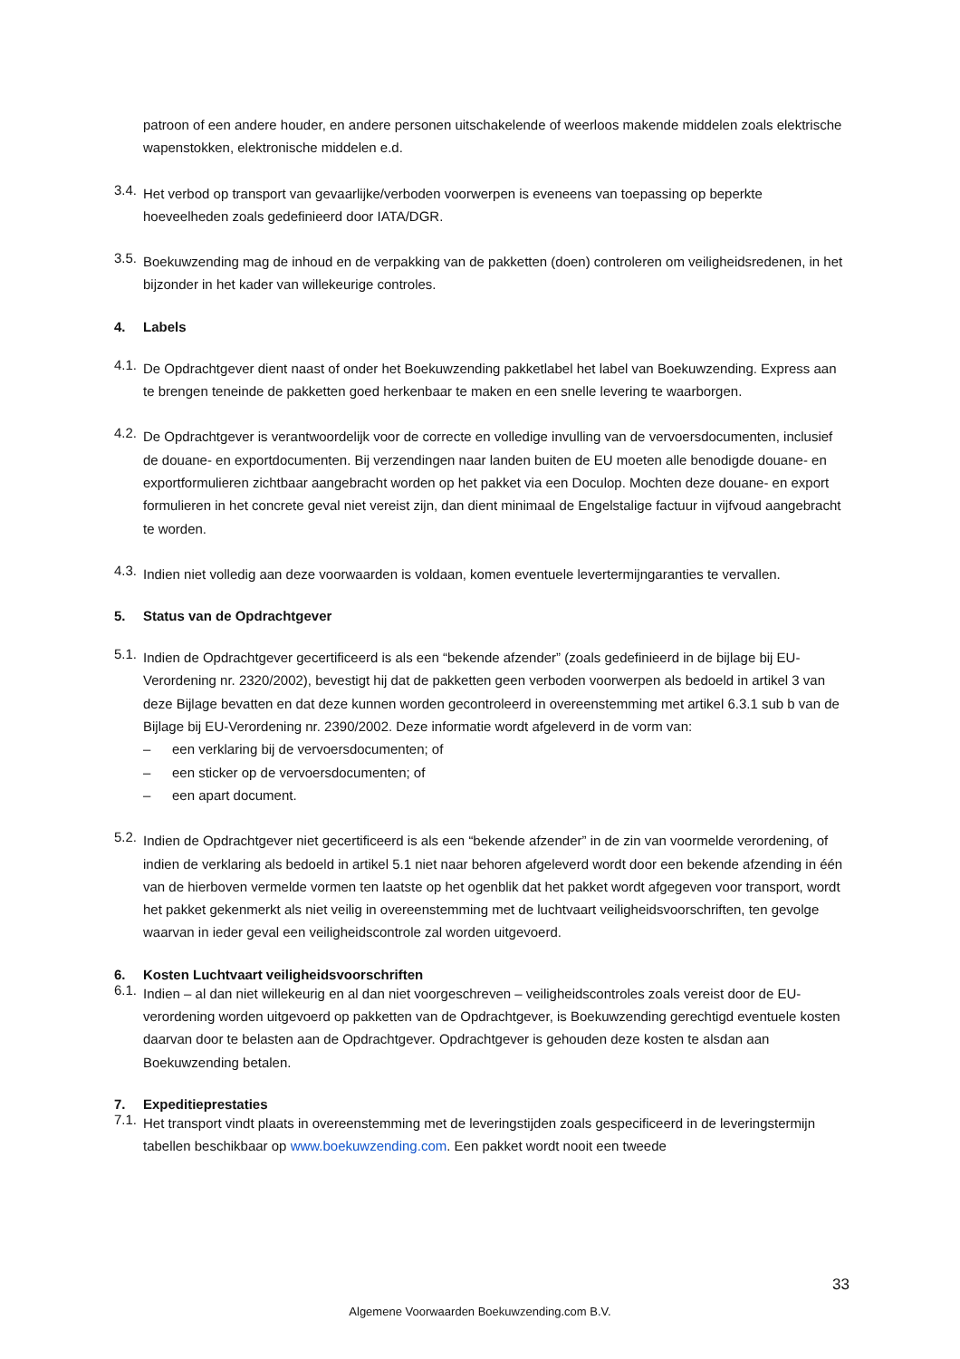patroon of een andere houder, en andere personen uitschakelende of weerloos makende middelen zoals elektrische wapenstokken, elektronische middelen e.d.
3.4.
Het verbod op transport van gevaarlijke/verboden voorwerpen is eveneens van toepassing op beperkte hoeveelheden zoals gedefinieerd door IATA/DGR.
3.5.
Boekuwzending mag de inhoud en de verpakking van de pakketten (doen) controleren om veiligheidsredenen, in het bijzonder in het kader van willekeurige controles.
4. Labels
4.1.
De Opdrachtgever dient naast of onder het Boekuwzending pakketlabel het label van Boekuwzending. Express aan te brengen teneinde de pakketten goed herkenbaar te maken en een snelle levering te waarborgen.
4.2.
De Opdrachtgever is verantwoordelijk voor de correcte en volledige invulling van de vervoersdocumenten, inclusief de douane- en exportdocumenten. Bij verzendingen naar landen buiten de EU moeten alle benodigde douane- en exportformulieren zichtbaar aangebracht worden op het pakket via een Doculop. Mochten deze douane- en export formulieren in het concrete geval niet vereist zijn, dan dient minimaal de Engelstalige factuur in vijfvoud aangebracht te worden.
4.3.
Indien niet volledig aan deze voorwaarden is voldaan, komen eventuele levertermijngaranties te vervallen.
5. Status van de Opdrachtgever
5.1.
Indien de Opdrachtgever gecertificeerd is als een “bekende afzender” (zoals gedefinieerd in de bijlage bij EU- Verordening nr. 2320/2002), bevestigt hij dat de pakketten geen verboden voorwerpen als bedoeld in artikel 3 van deze Bijlage bevatten en dat deze kunnen worden gecontroleerd in overeenstemming met artikel 6.3.1 sub b van de Bijlage bij EU-Verordening nr. 2390/2002. Deze informatie wordt afgeleverd in de vorm van:
– een verklaring bij de vervoersdocumenten; of
– een sticker op de vervoersdocumenten; of
– een apart document.
5.2.
Indien de Opdrachtgever niet gecertificeerd is als een “bekende afzender” in de zin van voormelde verordening, of indien de verklaring als bedoeld in artikel 5.1 niet naar behoren afgeleverd wordt door een bekende afzending in één van de hierboven vermelde vormen ten laatste op het ogenblik dat het pakket wordt afgegeven voor transport, wordt het pakket gekenmerkt als niet veilig in overeenstemming met de luchtvaart veiligheidsvoorschriften, ten gevolge waarvan in ieder geval een veiligheidscontrole zal worden uitgevoerd.
6. Kosten Luchtvaart veiligheidsvoorschriften
6.1.
Indien – al dan niet willekeurig en al dan niet voorgeschreven – veiligheidscontroles zoals vereist door de EU-verordening worden uitgevoerd op pakketten van de Opdrachtgever, is Boekuwzending gerechtigd eventuele kosten daarvan door te belasten aan de Opdrachtgever. Opdrachtgever is gehouden deze kosten te alsdan aan Boekuwzending betalen.
7. Expeditieprestaties
7.1.
Het transport vindt plaats in overeenstemming met de leveringstijden zoals gespecificeerd in de leveringstermijn tabellen beschikbaar op www.boekuwzending.com. Een pakket wordt nooit een tweede
33
Algemene Voorwaarden Boekuwzending.com B.V.